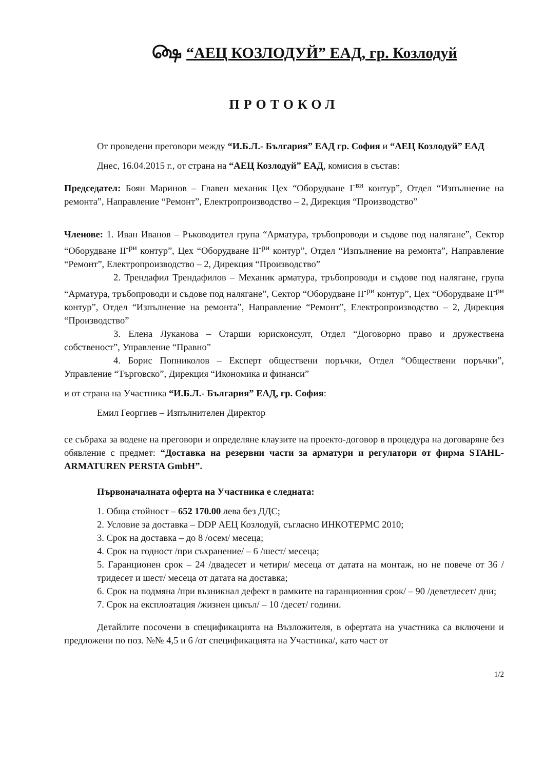௸ “АЕЦ КОЗЛОДУЙ” ЕАД, гр. Козлодуй
ПРОТОКОЛ
От проведени преговори между “И.Б.Л.- България” ЕАД гр. София и “АЕЦ Козлодуй” ЕАД
Днес, 16.04.2015 г., от страна на “АЕЦ Козлодуй” ЕАД, комисия в състав:
Председател: Боян Маринов – Главен механик Цех “Оборудване I<sup>-ви</sup> контур”, Отдел “Изпълнение на ремонта”, Направление “Ремонт”, Електропроизводство – 2, Дирекция “Производство”
Членове: 1. Иван Иванов – Ръководител група “Арматура, тръбопроводи и съдове под налягане”, Сектор “Оборудване II<sup>-ри</sup> контур”, Цех “Оборудване II<sup>-ри</sup> контур”, Отдел “Изпълнение на ремонта”, Направление “Ремонт”, Електропроизводство – 2, Дирекция “Производство”
2. Трендафил Трендафилов – Механик арматура, тръбопроводи и съдове под налягане, група “Арматура, тръбопроводи и съдове под налягане”, Сектор “Оборудване II<sup>-ри</sup> контур”, Цех “Оборудване II<sup>-ри</sup> контур”, Отдел “Изпълнение на ремонта”, Направление “Ремонт”, Електропроизводство – 2, Дирекция “Производство”
3. Елена Луканова – Старши юрисконсулт, Отдел “Договорно право и дружествена собственост”, Управление “Правно”
4. Борис Попниколов – Експерт обществени поръчки, Отдел “Обществени поръчки”, Управление “Търговско”, Дирекция “Икономика и финанси”
и от страна на Участника “И.Б.Л.- България” ЕАД, гр. София:
Емил Георгиев – Изпълнителен Директор
се събраха за водене на преговори и определяне клаузите на проекто-договор в процедура на договаряне без обявление с предмет: “Доставка на резервни части за арматури и регулатори от фирма STAHL-ARMATUREN PERSTA GmbH”.
Първоначалната оферта на Участника е следната:
1. Обща стойност – 652 170.00 лева без ДДС;
2. Условие за доставка – DDP АЕЦ Козлодуй, съгласно ИНКОТЕРМС 2010;
3. Срок на доставка – до 8 /осем/ месеца;
4. Срок на годност /при съхранение/ – 6 /шест/ месеца;
5. Гаранционен срок – 24 /двадесет и четири/ месеца от датата на монтаж, но не повече от 36 /тридесет и шест/ месеца от датата на доставка;
6. Срок на подмяна /при възникнал дефект в рамките на гаранционния срок/ – 90 /деветдесет/ дни;
7. Срок на експлоатация /жизнен цикъл/ – 10 /десет/ години.
Детайлите посочени в спецификацията на Възложителя, в офертата на участника са включени и предложени по поз. №№ 4,5 и 6 /от спецификацията на Участника/, като част от
1/2